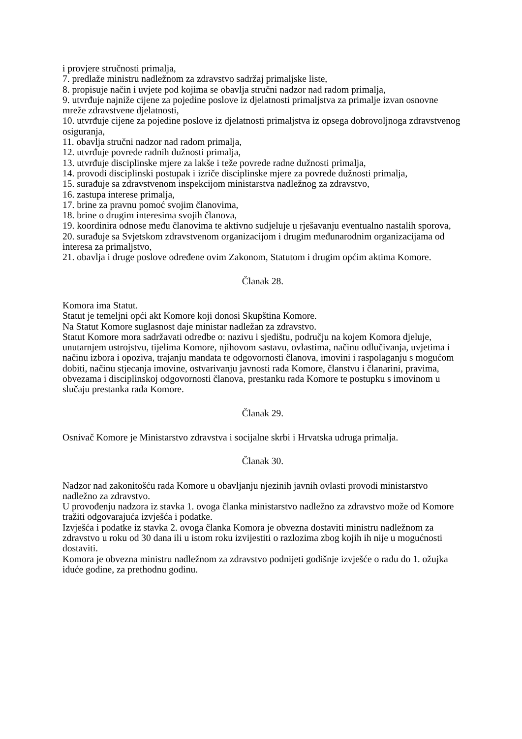i provjere stručnosti primalja,
7. predlaže ministru nadležnom za zdravstvo sadržaj primaljske liste,
8. propisuje način i uvjete pod kojima se obavlja stručni nadzor nad radom primalja,
9. utvrđuje najniže cijene za pojedine poslove iz djelatnosti primaljstva za primalje izvan osnovne mreže zdravstvene djelatnosti,
10. utvrđuje cijene za pojedine poslove iz djelatnosti primaljstva iz opsega dobrovoljnoga zdravstvenog osiguranja,
11. obavlja stručni nadzor nad radom primalja,
12. utvrđuje povrede radnih dužnosti primalja,
13. utvrđuje disciplinske mjere za lakše i teže povrede radne dužnosti primalja,
14. provodi disciplinski postupak i izriče disciplinske mjere za povrede dužnosti primalja,
15. surađuje sa zdravstvenom inspekcijom ministarstva nadležnog za zdravstvo,
16. zastupa interese primalja,
17. brine za pravnu pomoć svojim članovima,
18. brine o drugim interesima svojih članova,
19. koordinira odnose među članovima te aktivno sudjeluje u rješavanju eventualno nastalih sporova,
20. surađuje sa Svjetskom zdravstvenom organizacijom i drugim međunarodnim organizacijama od interesa za primaljstvo,
21. obavlja i druge poslove određene ovim Zakonom, Statutom i drugim općim aktima Komore.
Članak 28.
Komora ima Statut.
Statut je temeljni opći akt Komore koji donosi Skupština Komore.
Na Statut Komore suglasnost daje ministar nadležan za zdravstvo.
Statut Komore mora sadržavati odredbe o: nazivu i sjedištu, području na kojem Komora djeluje, unutarnjem ustrojstvu, tijelima Komore, njihovom sastavu, ovlastima, načinu odlučivanja, uvjetima i načinu izbora i opoziva, trajanju mandata te odgovornosti članova, imovini i raspolaganju s mogućom dobiti, načinu stjecanja imovine, ostvarivanju javnosti rada Komore, članstvu i članarini, pravima, obvezama i disciplinskoj odgovornosti članova, prestanku rada Komore te postupku s imovinom u slučaju prestanka rada Komore.
Članak 29.
Osnivač Komore je Ministarstvo zdravstva i socijalne skrbi i Hrvatska udruga primalja.
Članak 30.
Nadzor nad zakonitošću rada Komore u obavljanju njezinih javnih ovlasti provodi ministarstvo nadležno za zdravstvo.
U provođenju nadzora iz stavka 1. ovoga članka ministarstvo nadležno za zdravstvo može od Komore tražiti odgovarajuća izvješća i podatke.
Izvješća i podatke iz stavka 2. ovoga članka Komora je obvezna dostaviti ministru nadležnom za zdravstvo u roku od 30 dana ili u istom roku izvijestiti o razlozima zbog kojih ih nije u mogućnosti dostaviti.
Komora je obvezna ministru nadležnom za zdravstvo podnijeti godišnje izvješće o radu do 1. ožujka iduće godine, za prethodnu godinu.